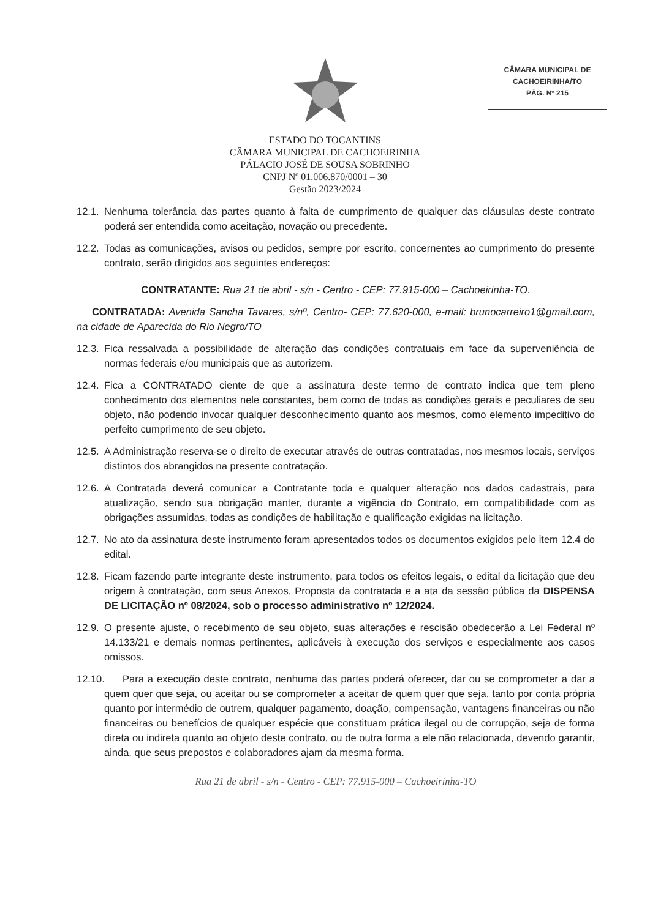CÂMARA MUNICIPAL DE
CACHOEIRINHA/TO
PÁG. Nº 215
ESTADO DO TOCANTINS
CÂMARA MUNICIPAL DE CACHOEIRINHA
PÁLACIO JOSÉ DE SOUSA SOBRINHO
CNPJ Nº 01.006.870/0001 – 30
Gestão 2023/2024
12.1. Nenhuma tolerância das partes quanto à falta de cumprimento de qualquer das cláusulas deste contrato poderá ser entendida como aceitação, novação ou precedente.
12.2. Todas as comunicações, avisos ou pedidos, sempre por escrito, concernentes ao cumprimento do presente contrato, serão dirigidos aos seguintes endereços:
CONTRATANTE: Rua 21 de abril - s/n - Centro - CEP: 77.915-000 – Cachoeirinha-TO.
CONTRATADA: Avenida Sancha Tavares, s/nº, Centro- CEP: 77.620-000, e-mail: brunocarreiro1@gmail.com, na cidade de Aparecida do Rio Negro/TO
12.3. Fica ressalvada a possibilidade de alteração das condições contratuais em face da superveniência de normas federais e/ou municipais que as autorizem.
12.4. Fica a CONTRATADO ciente de que a assinatura deste termo de contrato indica que tem pleno conhecimento dos elementos nele constantes, bem como de todas as condições gerais e peculiares de seu objeto, não podendo invocar qualquer desconhecimento quanto aos mesmos, como elemento impeditivo do perfeito cumprimento de seu objeto.
12.5. A Administração reserva-se o direito de executar através de outras contratadas, nos mesmos locais, serviços distintos dos abrangidos na presente contratação.
12.6. A Contratada deverá comunicar a Contratante toda e qualquer alteração nos dados cadastrais, para atualização, sendo sua obrigação manter, durante a vigência do Contrato, em compatibilidade com as obrigações assumidas, todas as condições de habilitação e qualificação exigidas na licitação.
12.7. No ato da assinatura deste instrumento foram apresentados todos os documentos exigidos pelo item 12.4 do edital.
12.8. Ficam fazendo parte integrante deste instrumento, para todos os efeitos legais, o edital da licitação que deu origem à contratação, com seus Anexos, Proposta da contratada e a ata da sessão pública da DISPENSA DE LICITAÇÃO nº 08/2024, sob o processo administrativo nº 12/2024.
12.9. O presente ajuste, o recebimento de seu objeto, suas alterações e rescisão obedecerão a Lei Federal nº 14.133/21 e demais normas pertinentes, aplicáveis à execução dos serviços e especialmente aos casos omissos.
12.10. Para a execução deste contrato, nenhuma das partes poderá oferecer, dar ou se comprometer a dar a quem quer que seja, ou aceitar ou se comprometer a aceitar de quem quer que seja, tanto por conta própria quanto por intermédio de outrem, qualquer pagamento, doação, compensação, vantagens financeiras ou não financeiras ou benefícios de qualquer espécie que constituam prática ilegal ou de corrupção, seja de forma direta ou indireta quanto ao objeto deste contrato, ou de outra forma a ele não relacionada, devendo garantir, ainda, que seus prepostos e colaboradores ajam da mesma forma.
Rua 21 de abril - s/n - Centro - CEP: 77.915-000 – Cachoeirinha-TO